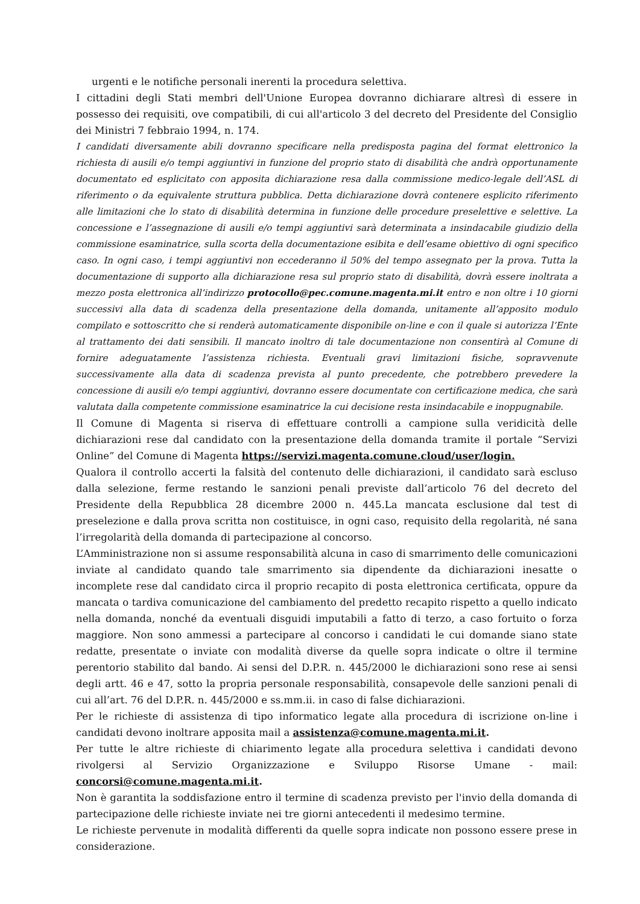urgenti e le notifiche personali inerenti la procedura selettiva.
I cittadini degli Stati membri dell'Unione Europea dovranno dichiarare altresì di essere in possesso dei requisiti, ove compatibili, di cui all'articolo 3 del decreto del Presidente del Consiglio dei Ministri 7 febbraio 1994, n. 174.
I candidati diversamente abili dovranno specificare nella predisposta pagina del format elettronico la richiesta di ausili e/o tempi aggiuntivi in funzione del proprio stato di disabilità che andrà opportunamente documentato ed esplicitato con apposita dichiarazione resa dalla commissione medico-legale dell’ASL di riferimento o da equivalente struttura pubblica. Detta dichiarazione dovrà contenere esplicito riferimento alle limitazioni che lo stato di disabilità determina in funzione delle procedure preselettive e selettive. La concessione e l’assegnazione di ausili e/o tempi aggiuntivi sarà determinata a insindacabile giudizio della commissione esaminatrice, sulla scorta della documentazione esibita e dell’esame obiettivo di ogni specifico caso. In ogni caso, i tempi aggiuntivi non eccederanno il 50% del tempo assegnato per la prova. Tutta la documentazione di supporto alla dichiarazione resa sul proprio stato di disabilità, dovrà essere inoltrata a mezzo posta elettronica all’indirizzo protocollo@pec.comune.magenta.mi.it entro e non oltre i 10 giorni successivi alla data di scadenza della presentazione della domanda, unitamente all’apposito modulo compilato e sottoscritto che si renderà automaticamente disponibile on-line e con il quale si autorizza l’Ente al trattamento dei dati sensibili. Il mancato inoltro di tale documentazione non consentirà al Comune di fornire adeguatamente l’assistenza richiesta. Eventuali gravi limitazioni fisiche, sopravvenute successivamente alla data di scadenza prevista al punto precedente, che potrebbero prevedere la concessione di ausili e/o tempi aggiuntivi, dovranno essere documentate con certificazione medica, che sarà valutata dalla competente commissione esaminatrice la cui decisione resta insindacabile e inoppugnabile.
Il Comune di Magenta si riserva di effettuare controlli a campione sulla veridicità delle dichiarazioni rese dal candidato con la presentazione della domanda tramite il portale “Servizi Online” del Comune di Magenta https://servizi.magenta.comune.cloud/user/login.
Qualora il controllo accerti la falsità del contenuto delle dichiarazioni, il candidato sarà escluso dalla selezione, ferme restando le sanzioni penali previste dall’articolo 76 del decreto del Presidente della Repubblica 28 dicembre 2000 n. 445.La mancata esclusione dal test di preselezione e dalla prova scritta non costituisce, in ogni caso, requisito della regolarità, né sana l’irregolarità della domanda di partecipazione al concorso.
L’Amministrazione non si assume responsabilità alcuna in caso di smarrimento delle comunicazioni inviate al candidato quando tale smarrimento sia dipendente da dichiarazioni inesatte o incomplete rese dal candidato circa il proprio recapito di posta elettronica certificata, oppure da mancata o tardiva comunicazione del cambiamento del predetto recapito rispetto a quello indicato nella domanda, nonché da eventuali disguidi imputabili a fatto di terzo, a caso fortuito o forza maggiore. Non sono ammessi a partecipare al concorso i candidati le cui domande siano state redatte, presentate o inviate con modalità diverse da quelle sopra indicate o oltre il termine perentorio stabilito dal bando. Ai sensi del D.P.R. n. 445/2000 le dichiarazioni sono rese ai sensi degli artt. 46 e 47, sotto la propria personale responsabilità, consapevole delle sanzioni penali di cui all’art. 76 del D.P.R. n. 445/2000 e ss.mm.ii. in caso di false dichiarazioni.
Per le richieste di assistenza di tipo informatico legate alla procedura di iscrizione on-line i candidati devono inoltrare apposita mail a assistenza@comune.magenta.mi.it.
Per tutte le altre richieste di chiarimento legate alla procedura selettiva i candidati devono rivolgersi al Servizio Organizzazione e Sviluppo Risorse Umane - mail: concorsi@comune.magenta.mi.it.
Non è garantita la soddisfazione entro il termine di scadenza previsto per l'invio della domanda di partecipazione delle richieste inviate nei tre giorni antecedenti il medesimo termine.
Le richieste pervenute in modalità differenti da quelle sopra indicate non possono essere prese in considerazione.